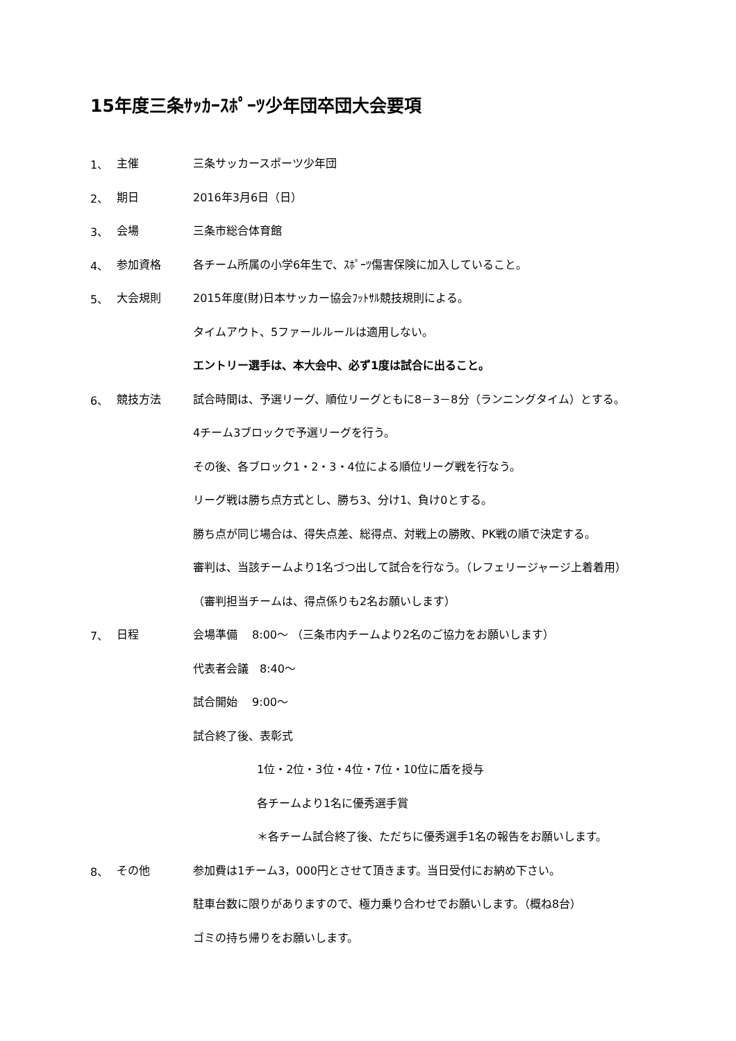15年度三条ｻｯｶｰｽﾎﾟｰﾂ少年団卒団大会要項
1、 主催 三条サッカースポーツ少年団
2、 期日 2016年3月6日（日）
3、 会場 三条市総合体育館
4、 参加資格 各チーム所属の小学6年生で、ｽﾎﾟｰﾂ傷害保険に加入していること。
5、 大会規則 2015年度(財)日本サッカー協会ﾌｯﾄｻﾙ競技規則による。
タイムアウト、5ファールルールは適用しない。
エントリー選手は、本大会中、必ず1度は試合に出ること。
6、 競技方法 試合時間は、予選リーグ、順位リーグともに8－3－8分（ランニングタイム）とする。
4チーム3ブロックで予選リーグを行う。
その後、各ブロック1・2・3・4位による順位リーグ戦を行なう。
リーグ戦は勝ち点方式とし、勝ち3、分け1、負け0とする。
勝ち点が同じ場合は、得失点差、総得点、対戦上の勝敗、PK戦の順で決定する。
審判は、当該チームより1名づつ出して試合を行なう。（レフェリージャージ上着着用）
（審判担当チームは、得点係りも2名お願いします）
7、 日程 会場準備　 8:00～ （三条市内チームより2名のご協力をお願いします）
代表者会議　8:40～
試合開始　 9:00～
試合終了後、表彰式
1位・2位・3位・4位・7位・10位に盾を授与
各チームより1名に優秀選手賞
＊各チーム試合終了後、ただちに優秀選手1名の報告をお願いします。
8、 その他 参加費は1チーム3，000円とさせて頂きます。当日受付にお納め下さい。
駐車台数に限りがありますので、極力乗り合わせでお願いします。（概ね8台）
ゴミの持ち帰りをお願いします。